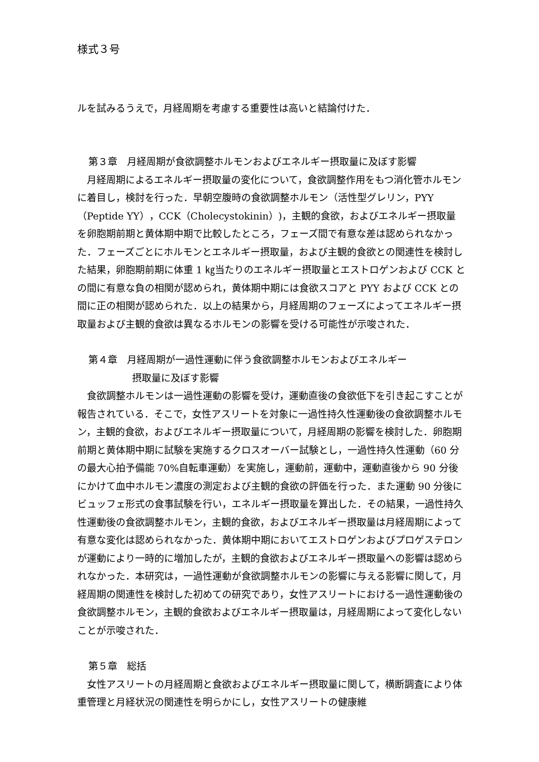様式３号
ルを試みるうえで，月経周期を考慮する重要性は高いと結論付けた．
第３章　月経周期が食欲調整ホルモンおよびエネルギー摂取量に及ぼす影響
月経周期によるエネルギー摂取量の変化について，食欲調整作用をもつ消化管ホルモンに着目し，検討を行った．早朝空腹時の食欲調整ホルモン（活性型グレリン，PYY（Peptide YY），CCK（Cholecystokinin）)，主観的食欲，およびエネルギー摂取量を卵胞期前期と黄体期中期で比較したところ，フェーズ間で有意な差は認められなかった．フェーズごとにホルモンとエネルギー摂取量，および主観的食欲との関連性を検討した結果，卵胞期前期に体重 1 ㎏当たりのエネルギー摂取量とエストロゲンおよび CCK との間に有意な負の相関が認められ，黄体期中期には食欲スコアと PYY および CCK との間に正の相関が認められた．以上の結果から，月経周期のフェーズによってエネルギー摂取量および主観的食欲は異なるホルモンの影響を受ける可能性が示唆された．
第４章　月経周期が一過性運動に伴う食欲調整ホルモンおよびエネルギー
摂取量に及ぼす影響
食欲調整ホルモンは一過性運動の影響を受け，運動直後の食欲低下を引き起こすことが報告されている．そこで，女性アスリートを対象に一過性持久性運動後の食欲調整ホルモン，主観的食欲，およびエネルギー摂取量について，月経周期の影響を検討した．卵胞期前期と黄体期中期に試験を実施するクロスオーバー試験とし，一過性持久性運動（60 分の最大心拍予備能 70%自転車運動）を実施し，運動前，運動中，運動直後から 90 分後にかけて血中ホルモン濃度の測定および主観的食欲の評価を行った．また運動 90 分後にビュッフェ形式の食事試験を行い，エネルギー摂取量を算出した．その結果，一過性持久性運動後の食欲調整ホルモン，主観的食欲，およびエネルギー摂取量は月経周期によって有意な変化は認められなかった．黄体期中期においてエストロゲンおよびプロゲステロンが運動により一時的に増加したが，主観的食欲およびエネルギー摂取量への影響は認められなかった．本研究は，一過性運動が食欲調整ホルモンの影響に与える影響に関して，月経周期の関連性を検討した初めての研究であり，女性アスリートにおける一過性運動後の食欲調整ホルモン，主観的食欲およびエネルギー摂取量は，月経周期によって変化しないことが示唆された．
第５章　総括
女性アスリートの月経周期と食欲およびエネルギー摂取量に関して，横断調査により体重管理と月経状況の関連性を明らかにし，女性アスリートの健康維